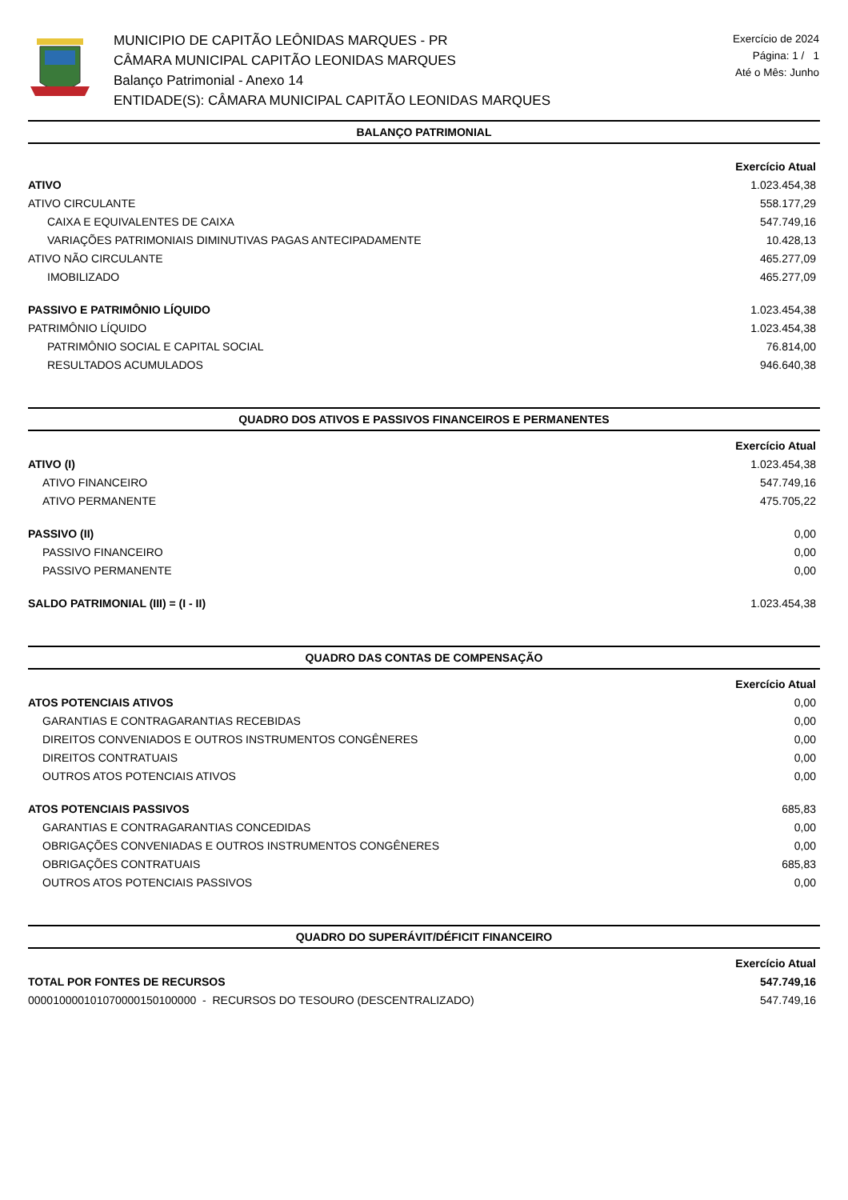MUNICIPIO DE CAPITÃO LEÔNIDAS MARQUES - PR
CÂMARA MUNICIPAL CAPITÃO LEONIDAS MARQUES
Balanço Patrimonial - Anexo 14
ENTIDADE(S): CÂMARA MUNICIPAL CAPITÃO LEONIDAS MARQUES
Exercício de 2024
Página: 1 / 1
Até o Mês: Junho
BALANÇO PATRIMONIAL
| | Exercício Atual |
| ATIVO | 1.023.454,38 |
| ATIVO CIRCULANTE | 558.177,29 |
| CAIXA E EQUIVALENTES DE CAIXA | 547.749,16 |
| VARIAÇÕES PATRIMONIAIS DIMINUTIVAS PAGAS ANTECIPADAMENTE | 10.428,13 |
| ATIVO NÃO CIRCULANTE | 465.277,09 |
| IMOBILIZADO | 465.277,09 |
| PASSIVO E PATRIMÔNIO LÍQUIDO | 1.023.454,38 |
| PATRIMÔNIO LÍQUIDO | 1.023.454,38 |
| PATRIMÔNIO SOCIAL E CAPITAL SOCIAL | 76.814,00 |
| RESULTADOS ACUMULADOS | 946.640,38 |
QUADRO DOS ATIVOS E PASSIVOS FINANCEIROS E PERMANENTES
| | Exercício Atual |
| ATIVO (I) | 1.023.454,38 |
| ATIVO FINANCEIRO | 547.749,16 |
| ATIVO PERMANENTE | 475.705,22 |
| PASSIVO (II) | 0,00 |
| PASSIVO FINANCEIRO | 0,00 |
| PASSIVO PERMANENTE | 0,00 |
| SALDO PATRIMONIAL (III) = (I - II) | 1.023.454,38 |
QUADRO DAS CONTAS DE COMPENSAÇÃO
| | Exercício Atual |
| ATOS POTENCIAIS ATIVOS | 0,00 |
| GARANTIAS E CONTRAGARANTIAS RECEBIDAS | 0,00 |
| DIREITOS CONVENIADOS E OUTROS INSTRUMENTOS CONGÊNERES | 0,00 |
| DIREITOS CONTRATUAIS | 0,00 |
| OUTROS ATOS POTENCIAIS ATIVOS | 0,00 |
| ATOS POTENCIAIS PASSIVOS | 685,83 |
| GARANTIAS E CONTRAGARANTIAS CONCEDIDAS | 0,00 |
| OBRIGAÇÕES CONVENIADAS E OUTROS INSTRUMENTOS CONGÊNERES | 0,00 |
| OBRIGAÇÕES CONTRATUAIS | 685,83 |
| OUTROS ATOS POTENCIAIS PASSIVOS | 0,00 |
QUADRO DO SUPERÁVIT/DÉFICIT FINANCEIRO
| | Exercício Atual |
| TOTAL POR FONTES DE RECURSOS | 547.749,16 |
| 000010000101070000150100000 - RECURSOS DO TESOURO (DESCENTRALIZADO) | 547.749,16 |